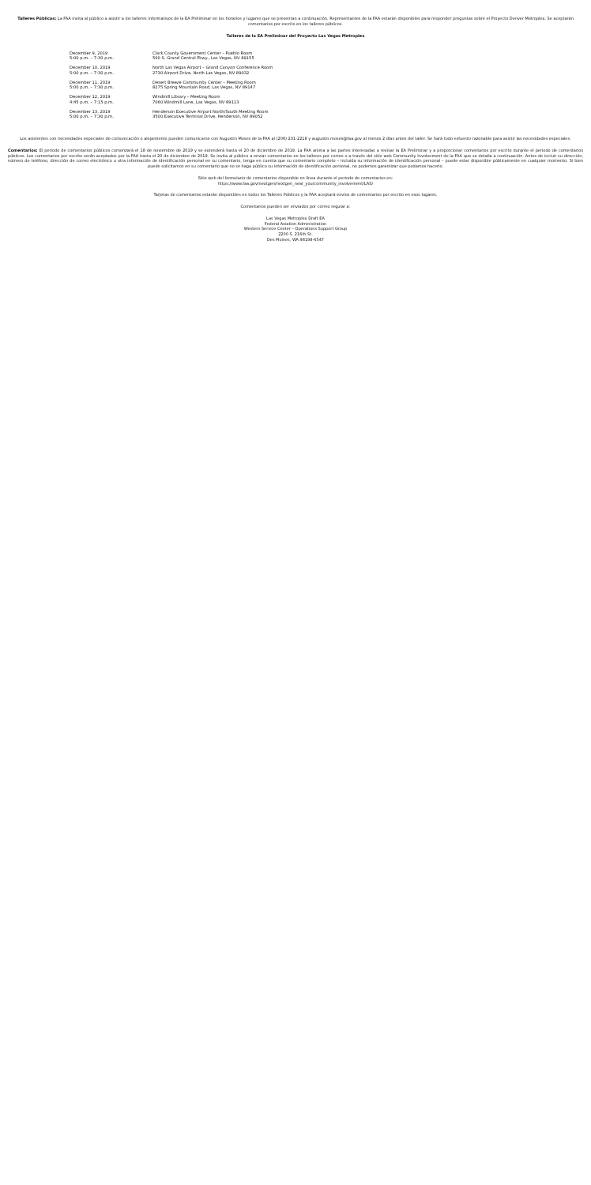Talleres Públicos: La FAA invita al público a asistir a los talleres informativos de la EA Preliminar en los horarios y lugares que se presentan a continuación. Representantes de la FAA estarán disponibles para responder preguntas sobre el Proyecto Denver Metroplex. Se aceptarán comentarios por escrito en los talleres públicos.
Talleres de la EA Preliminar del Proyecto Las Vegas Metroplex
| December 9, 2019 5:00 p.m. – 7:30 p.m. | Clark County Government Center – Pueblo Room 500 S. Grand Central Pkwy., Las Vegas, NV 89155 |
| December 10, 2019 5:00 p.m. – 7:30 p.m. | North Las Vegas Airport – Grand Canyon Conference Room 2730 Airport Drive, North Las Vegas, NV 89032 |
| December 11, 2019 5:00 p.m. – 7:30 p.m. | Desert Breeze Community Center – Meeting Room 8275 Spring Mountain Road, Las Vegas, NV 89147 |
| December 12, 2019 4:45 p.m. – 7:15 p.m. | Windmill Library – Meeting Room 7060 Windmill Lane, Las Vegas, NV 89113 |
| December 13, 2019 5:00 p.m. – 7:30 p.m. | Henderson Executive Airport North/South Meeting Room 3500 Executive Terminal Drive, Henderson, NV 89052 |
Los asistentes con necesidades especiales de comunicación o alojamiento pueden comunicarse con Augustin Moses de la FAA al (206) 231-2218 y augustin.moses@faa.gov al menos 2 días antes del taller. Se hará todo esfuerzo razonable para asistir las necesidades especiales.
Comentarios: El periodo de comentarios públicos comenzará el 18 de noviembre de 2019 y se extenderá hasta el 20 de diciembre de 2019. La FAA anima a las partes interesadas a revisar la EA Preliminar y a proporcionar comentarios por escrito durante el periodo de comentarios públicos. Los comentarios por escrito serán aceptados por la FAA hasta el 20 de diciembre de 2019. Se invita al público a enviar comentarios en los talleres por correo o a través del sitio web Community Involvement de la FAA que se detalla a continuación. Antes de incluir su dirección, número de teléfono, dirección de correo electrónico u otra información de identificación personal en su comentario, tenga en cuenta que su comentario completo – incluida su información de identificación personal – puede estar disponible públicamente en cualquier momento. Si bien puede solicitarnos en su comentario que no se haga público su información de identificación personal, no podemos garantizar que podamos hacerlo.
Sitio web del formulario de comentarios disponible en línea durante el periodo de comentarios en:
https://www.faa.gov/nextgen/nextgen_near_you/community_involvement/LAS/
Tarjetas de comentarios estarán disponibles en todos los Talleres Públicos y la FAA aceptará envíos de comentarios por escrito en esos lugares.
Comentarios pueden ser enviados por correo regular a:
Las Vegas Metroplex Draft EA
Federal Aviation Administration
Western Service Center – Operations Support Group
2200 S. 216th St.
Des Moines, WA 98198-6547